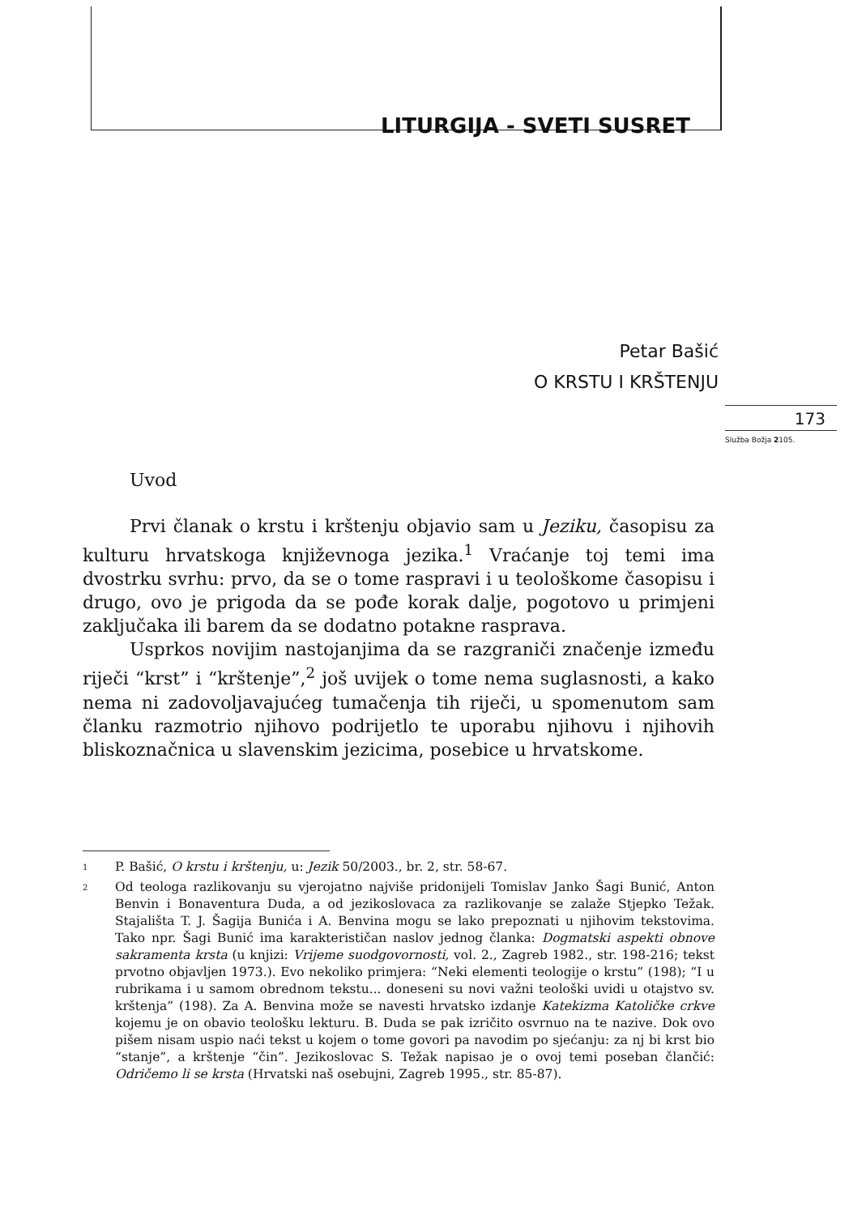LITURGIJA - SVETI SUSRET
Petar Bašić
O KRSTU I KRŠTENJU
173
Služba Božja 2105.
Uvod
Prvi članak o krstu i krštenju objavio sam u Jeziku, časopisu za kulturu hrvatskoga književnoga jezika.<sup>1</sup> Vraćanje toj temi ima dvostrku svrhu: prvo, da se o tome raspravi i u teološkome časopisu i drugo, ovo je prigoda da se pođe korak dalje, pogotovo u primjeni zaključaka ili barem da se dodatno potakne rasprava.
Usprkos novijim nastojanjima da se razgraniči značenje između riječi “krst” i “krštenje”,<sup>2</sup> još uvijek o tome nema suglasnosti, a kako nema ni zadovoljavajućeg tumačenja tih riječi, u spomenutom sam članku razmotrio njihovo podrijetlo te uporabu njihovu i njihovih bliskoznačnica u slavenskim jezicima, posebice u hrvatskome.
1 P. Bašić, O krstu i krštenju, u: Jezik 50/2003., br. 2, str. 58-67.
2 Od teologa razlikovanju su vjerojatno najviše pridonijeli Tomislav Janko Šagi Bunić, Anton Benvin i Bonaventura Duda, a od jezikoslovaca za razlikovanje se zalaže Stjepko Težak. Stajališta T. J. Šagija Bunića i A. Benvina mogu se lako prepoznati u njihovim tekstovima. Tako npr. Šagi Bunić ima karakterističan naslov jednog članka: Dogmatski aspekti obnove sakramenta krsta (u knjizi: Vrijeme suodgovornosti, vol. 2., Zagreb 1982., str. 198-216; tekst prvotno objavljen 1973.). Evo nekoliko primjera: “Neki elementi teologije o krstu” (198); “I u rubrikama i u samom obrednom tekstu... doneseni su novi važni teološki uvidi u otajstvo sv. krštenja” (198). Za A. Benvina može se navesti hrvatsko izdanje Katekizma Katoličke crkve kojemu je on obavio teološku lekturu. B. Duda se pak izričito osvrnuo na te nazive. Dok ovo pišem nisam uspio naći tekst u kojem o tome govori pa navodim po sjećanju: za nj bi krst bio “stanje”, a krštenje “čin”. Jezikoslovac S. Težak napisao je o ovoj temi poseban člančić: Odričemo li se krsta (Hrvatski naš osebujni, Zagreb 1995., str. 85-87).